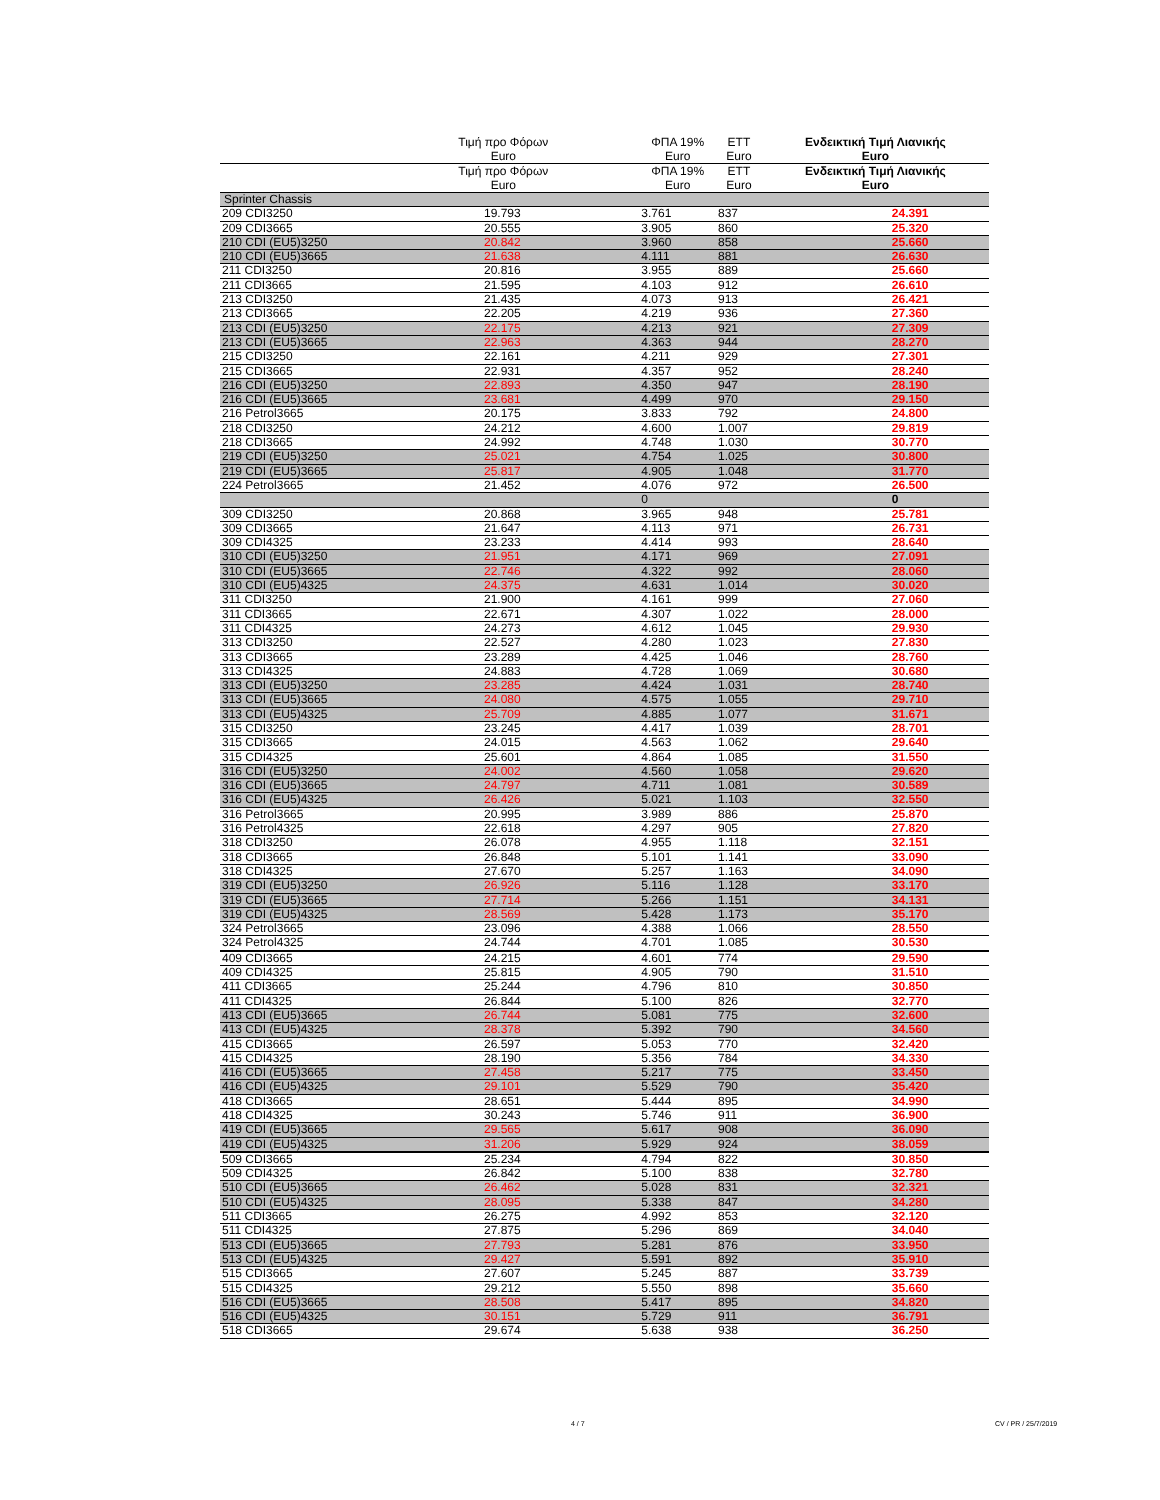| | Τιμή προ Φόρων Euro | ΦΠΑ 19% Euro | ΕΤΤ Euro | Ενδεικτική Τιμή Λιανικής Euro |
| --- | --- | --- | --- | --- |
| | Τιμή προ Φόρων Euro | ΦΠΑ 19% Euro | ΕΤΤ Euro | Ενδεικτική Τιμή Λιανικής Euro |
| Sprinter Chassis | | | | |
| 209 CDI3250 | 19.793 | 3.761 | 837 | 24.391 |
| 209 CDI3665 | 20.555 | 3.905 | 860 | 25.320 |
| 210 CDI (EU5)3250 | 20.842 | 3.960 | 858 | 25.660 |
| 210 CDI (EU5)3665 | 21.638 | 4.111 | 881 | 26.630 |
| 211 CDI3250 | 20.816 | 3.955 | 889 | 25.660 |
| 211 CDI3665 | 21.595 | 4.103 | 912 | 26.610 |
| 213 CDI3250 | 21.435 | 4.073 | 913 | 26.421 |
| 213 CDI3665 | 22.205 | 4.219 | 936 | 27.360 |
| 213 CDI (EU5)3250 | 22.175 | 4.213 | 921 | 27.309 |
| 213 CDI (EU5)3665 | 22.963 | 4.363 | 944 | 28.270 |
| 215 CDI3250 | 22.161 | 4.211 | 929 | 27.301 |
| 215 CDI3665 | 22.931 | 4.357 | 952 | 28.240 |
| 216 CDI (EU5)3250 | 22.893 | 4.350 | 947 | 28.190 |
| 216 CDI (EU5)3665 | 23.681 | 4.499 | 970 | 29.150 |
| 216 Petrol3665 | 20.175 | 3.833 | 792 | 24.800 |
| 218 CDI3250 | 24.212 | 4.600 | 1.007 | 29.819 |
| 218 CDI3665 | 24.992 | 4.748 | 1.030 | 30.770 |
| 219 CDI (EU5)3250 | 25.021 | 4.754 | 1.025 | 30.800 |
| 219 CDI (EU5)3665 | 25.817 | 4.905 | 1.048 | 31.770 |
| 224 Petrol3665 | 21.452 | 4.076 | 972 | 26.500 |
| | | 0 | | 0 |
| 309 CDI3250 | 20.868 | 3.965 | 948 | 25.781 |
| 309 CDI3665 | 21.647 | 4.113 | 971 | 26.731 |
| 309 CDI4325 | 23.233 | 4.414 | 993 | 28.640 |
| 310 CDI (EU5)3250 | 21.951 | 4.171 | 969 | 27.091 |
| 310 CDI (EU5)3665 | 22.746 | 4.322 | 992 | 28.060 |
| 310 CDI (EU5)4325 | 24.375 | 4.631 | 1.014 | 30.020 |
| 311 CDI3250 | 21.900 | 4.161 | 999 | 27.060 |
| 311 CDI3665 | 22.671 | 4.307 | 1.022 | 28.000 |
| 311 CDI4325 | 24.273 | 4.612 | 1.045 | 29.930 |
| 313 CDI3250 | 22.527 | 4.280 | 1.023 | 27.830 |
| 313 CDI3665 | 23.289 | 4.425 | 1.046 | 28.760 |
| 313 CDI4325 | 24.883 | 4.728 | 1.069 | 30.680 |
| 313 CDI (EU5)3250 | 23.285 | 4.424 | 1.031 | 28.740 |
| 313 CDI (EU5)3665 | 24.080 | 4.575 | 1.055 | 29.710 |
| 313 CDI (EU5)4325 | 25.709 | 4.885 | 1.077 | 31.671 |
| 315 CDI3250 | 23.245 | 4.417 | 1.039 | 28.701 |
| 315 CDI3665 | 24.015 | 4.563 | 1.062 | 29.640 |
| 315 CDI4325 | 25.601 | 4.864 | 1.085 | 31.550 |
| 316 CDI (EU5)3250 | 24.002 | 4.560 | 1.058 | 29.620 |
| 316 CDI (EU5)3665 | 24.797 | 4.711 | 1.081 | 30.589 |
| 316 CDI (EU5)4325 | 26.426 | 5.021 | 1.103 | 32.550 |
| 316 Petrol3665 | 20.995 | 3.989 | 886 | 25.870 |
| 316 Petrol4325 | 22.618 | 4.297 | 905 | 27.820 |
| 318 CDI3250 | 26.078 | 4.955 | 1.118 | 32.151 |
| 318 CDI3665 | 26.848 | 5.101 | 1.141 | 33.090 |
| 318 CDI4325 | 27.670 | 5.257 | 1.163 | 34.090 |
| 319 CDI (EU5)3250 | 26.926 | 5.116 | 1.128 | 33.170 |
| 319 CDI (EU5)3665 | 27.714 | 5.266 | 1.151 | 34.131 |
| 319 CDI (EU5)4325 | 28.569 | 5.428 | 1.173 | 35.170 |
| 324 Petrol3665 | 23.096 | 4.388 | 1.066 | 28.550 |
| 324 Petrol4325 | 24.744 | 4.701 | 1.085 | 30.530 |
| 409 CDI3665 | 24.215 | 4.601 | 774 | 29.590 |
| 409 CDI4325 | 25.815 | 4.905 | 790 | 31.510 |
| 411 CDI3665 | 25.244 | 4.796 | 810 | 30.850 |
| 411 CDI4325 | 26.844 | 5.100 | 826 | 32.770 |
| 413 CDI (EU5)3665 | 26.744 | 5.081 | 775 | 32.600 |
| 413 CDI (EU5)4325 | 28.378 | 5.392 | 790 | 34.560 |
| 415 CDI3665 | 26.597 | 5.053 | 770 | 32.420 |
| 415 CDI4325 | 28.190 | 5.356 | 784 | 34.330 |
| 416 CDI (EU5)3665 | 27.458 | 5.217 | 775 | 33.450 |
| 416 CDI (EU5)4325 | 29.101 | 5.529 | 790 | 35.420 |
| 418 CDI3665 | 28.651 | 5.444 | 895 | 34.990 |
| 418 CDI4325 | 30.243 | 5.746 | 911 | 36.900 |
| 419 CDI (EU5)3665 | 29.565 | 5.617 | 908 | 36.090 |
| 419 CDI (EU5)4325 | 31.206 | 5.929 | 924 | 38.059 |
| 509 CDI3665 | 25.234 | 4.794 | 822 | 30.850 |
| 509 CDI4325 | 26.842 | 5.100 | 838 | 32.780 |
| 510 CDI (EU5)3665 | 26.462 | 5.028 | 831 | 32.321 |
| 510 CDI (EU5)4325 | 28.095 | 5.338 | 847 | 34.280 |
| 511 CDI3665 | 26.275 | 4.992 | 853 | 32.120 |
| 511 CDI4325 | 27.875 | 5.296 | 869 | 34.040 |
| 513 CDI (EU5)3665 | 27.793 | 5.281 | 876 | 33.950 |
| 513 CDI (EU5)4325 | 29.427 | 5.591 | 892 | 35.910 |
| 515 CDI3665 | 27.607 | 5.245 | 887 | 33.739 |
| 515 CDI4325 | 29.212 | 5.550 | 898 | 35.660 |
| 516 CDI (EU5)3665 | 28.508 | 5.417 | 895 | 34.820 |
| 516 CDI (EU5)4325 | 30.151 | 5.729 | 911 | 36.791 |
| 518 CDI3665 | 29.674 | 5.638 | 938 | 36.250 |
4 / 7 CV / PR / 25/7/2019